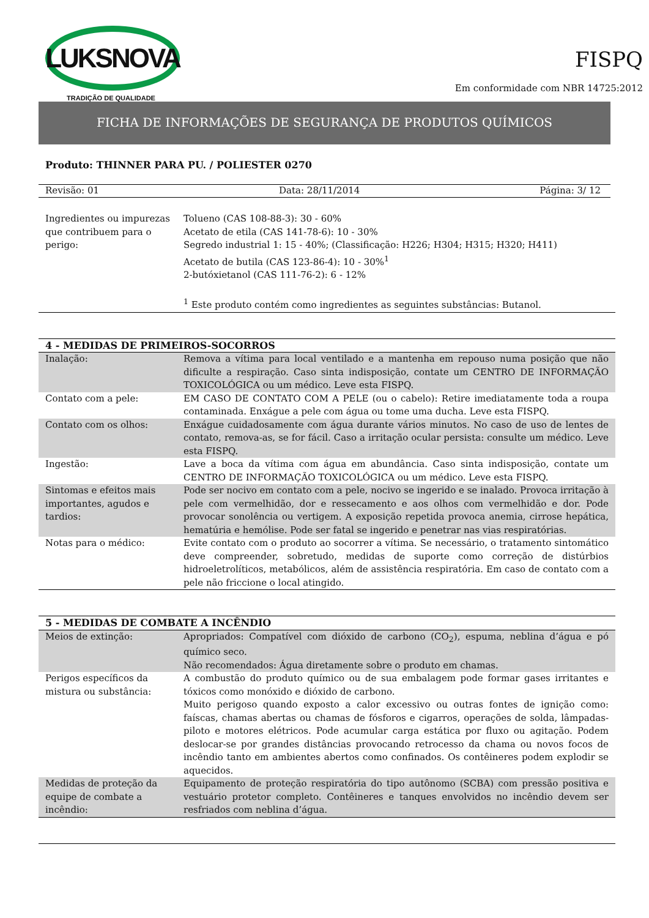LUKSNOVA
TRADIÇÃO DE QUALIDADE
FISPQ
Em conformidade com NBR 14725:2012
FICHA DE INFORMAÇÕES DE SEGURANÇA DE PRODUTOS QUÍMICOS
Produto: THINNER PARA PU. / POLIESTER 0270
Revisão: 01 Data: 28/11/2014 Página: 3/ 12
| Ingredientes ou impurezas que contribuem para o perigo: | Tolueno (CAS 108-88-3): 30 - 60% Acetato de etila (CAS 141-78-6): 10 - 30% Segredo industrial 1: 15 - 40%; (Classificação: H226; H304; H315; H320; H411) Acetato de butila (CAS 123-86-4): 10 - 30%<sup>1</sup> 2-butóxietanol (CAS 111-76-2): 6 - 12% <sup>1</sup> Este produto contém como ingredientes as seguintes substâncias: Butanol. |
| 4 - MEDIDAS DE PRIMEIROS-SOCORROS | |
| Inalação: | Remova a vítima para local ventilado e a mantenha em repouso numa posição que não dificulte a respiração. Caso sinta indisposição, contate um CENTRO DE INFORMAÇÃO TOXICOLÓGICA ou um médico. Leve esta FISPQ. |
| Contato com a pele: | EM CASO DE CONTATO COM A PELE (ou o cabelo): Retire imediatamente toda a roupa contaminada. Enxágue a pele com água ou tome uma ducha. Leve esta FISPQ. |
| Contato com os olhos: | Enxágue cuidadosamente com água durante vários minutos. No caso de uso de lentes de contato, remova-as, se for fácil. Caso a irritação ocular persista: consulte um médico. Leve esta FISPQ. |
| Ingestão: | Lave a boca da vítima com água em abundância. Caso sinta indisposição, contate um CENTRO DE INFORMAÇÃO TOXICOLÓGICA ou um médico. Leve esta FISPQ. |
| Sintomas e efeitos mais importantes, agudos e tardios: | Pode ser nocivo em contato com a pele, nocivo se ingerido e se inalado. Provoca irritação à pele com vermelhidão, dor e ressecamento e aos olhos com vermelhidão e dor. Pode provocar sonolência ou vertigem. A exposição repetida provoca anemia, cirrose hepática, hematúria e hemólise. Pode ser fatal se ingerido e penetrar nas vias respiratórias. |
| Notas para o médico: | Evite contato com o produto ao socorrer a vítima. Se necessário, o tratamento sintomático deve compreender, sobretudo, medidas de suporte como correção de distúrbios hidroeletrolíticos, metabólicos, além de assistência respiratória. Em caso de contato com a pele não friccione o local atingido. |
| 5 - MEDIDAS DE COMBATE A INCÊNDIO | |
| Meios de extinção: | Apropriados: Compatível com dióxido de carbono (CO<sub>2</sub>), espuma, neblina d’água e pó químico seco. Não recomendados: Água diretamente sobre o produto em chamas. |
| Perigos específicos da mistura ou substância: | A combustão do produto químico ou de sua embalagem pode formar gases irritantes e tóxicos como monóxido e dióxido de carbono. Muito perigoso quando exposto a calor excessivo ou outras fontes de ignição como: faíscas, chamas abertas ou chamas de fósforos e cigarros, operações de solda, lâmpadas-piloto e motores elétricos. Pode acumular carga estática por fluxo ou agitação. Podem deslocar-se por grandes distâncias provocando retrocesso da chama ou novos focos de incêndio tanto em ambientes abertos como confinados. Os contêineres podem explodir se aquecidos. |
| Medidas de proteção da equipe de combate a incêndio: | Equipamento de proteção respiratória do tipo autônomo (SCBA) com pressão positiva e vestuário protetor completo. Contêineres e tanques envolvidos no incêndio devem ser resfriados com neblina d’água. |